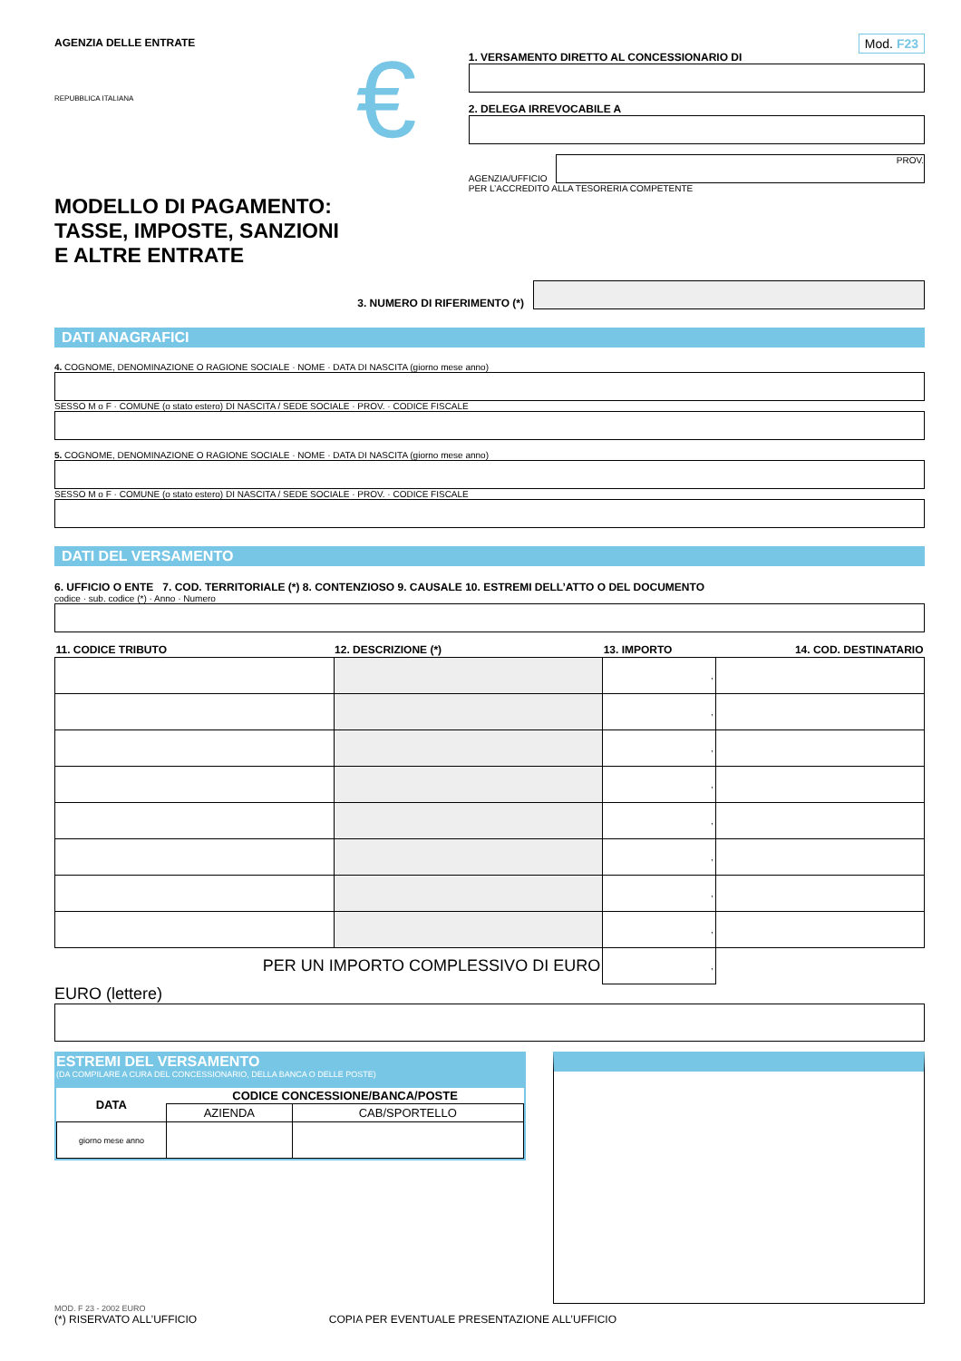AGENZIA DELLE ENTRATE
REPUBBLICA ITALIANA
MODELLO DI PAGAMENTO:
TASSE, IMPOSTE, SANZIONI
E ALTRE ENTRATE
€
Mod. F23
1. VERSAMENTO DIRETTO AL CONCESSIONARIO DI
2. DELEGA IRREVOCABILE A
AGENZIA/UFFICIO
PROV.
PER L’ACCREDITO ALLA TESORERIA COMPETENTE
3. NUMERO DI RIFERIMENTO (*)
DATI ANAGRAFICI
4. COGNOME, DENOMINAZIONE O RAGIONE SOCIALE · NOME · DATA DI NASCITA (giorno mese anno)
SESSO M o F · COMUNE (o stato estero) DI NASCITA / SEDE SOCIALE · PROV. · CODICE FISCALE
5. COGNOME, DENOMINAZIONE O RAGIONE SOCIALE · NOME · DATA DI NASCITA (giorno mese anno)
SESSO M o F · COMUNE (o stato estero) DI NASCITA / SEDE SOCIALE · PROV. · CODICE FISCALE
DATI DEL VERSAMENTO
6. UFFICIO O ENTE 7. COD. TERRITORIALE (*) 8. CONTENZIOSO 9. CAUSALE 10. ESTREMI DELL’ATTO O DEL DOCUMENTO
codice · sub. codice (*) · Anno · Numero
| 11. CODICE TRIBUTO | 12. DESCRIZIONE (*) | 13. IMPORTO | 14. COD. DESTINATARIO |
| --- | --- | --- | --- |
| | | , | |
| | | , | |
| | | , | |
| | | , | |
| | | , | |
| | | , | |
| | | , | |
| | | , | |
| PER UN IMPORTO COMPLESSIVO DI EURO | | , | |
EURO (lettere)
ESTREMI DEL VERSAMENTO
(DA COMPILARE A CURA DEL CONCESSIONARIO, DELLA BANCA O DELLE POSTE)
| DATA | CODICE CONCESSIONE/BANCA/POSTE | |
| --- | --- | --- |
| | AZIENDA | CAB/SPORTELLO |
| giorno mese anno | | |
MOD. F 23 - 2002 EURO
(*) RISERVATO ALL’UFFICIO COPIA PER EVENTUALE PRESENTAZIONE ALL’UFFICIO